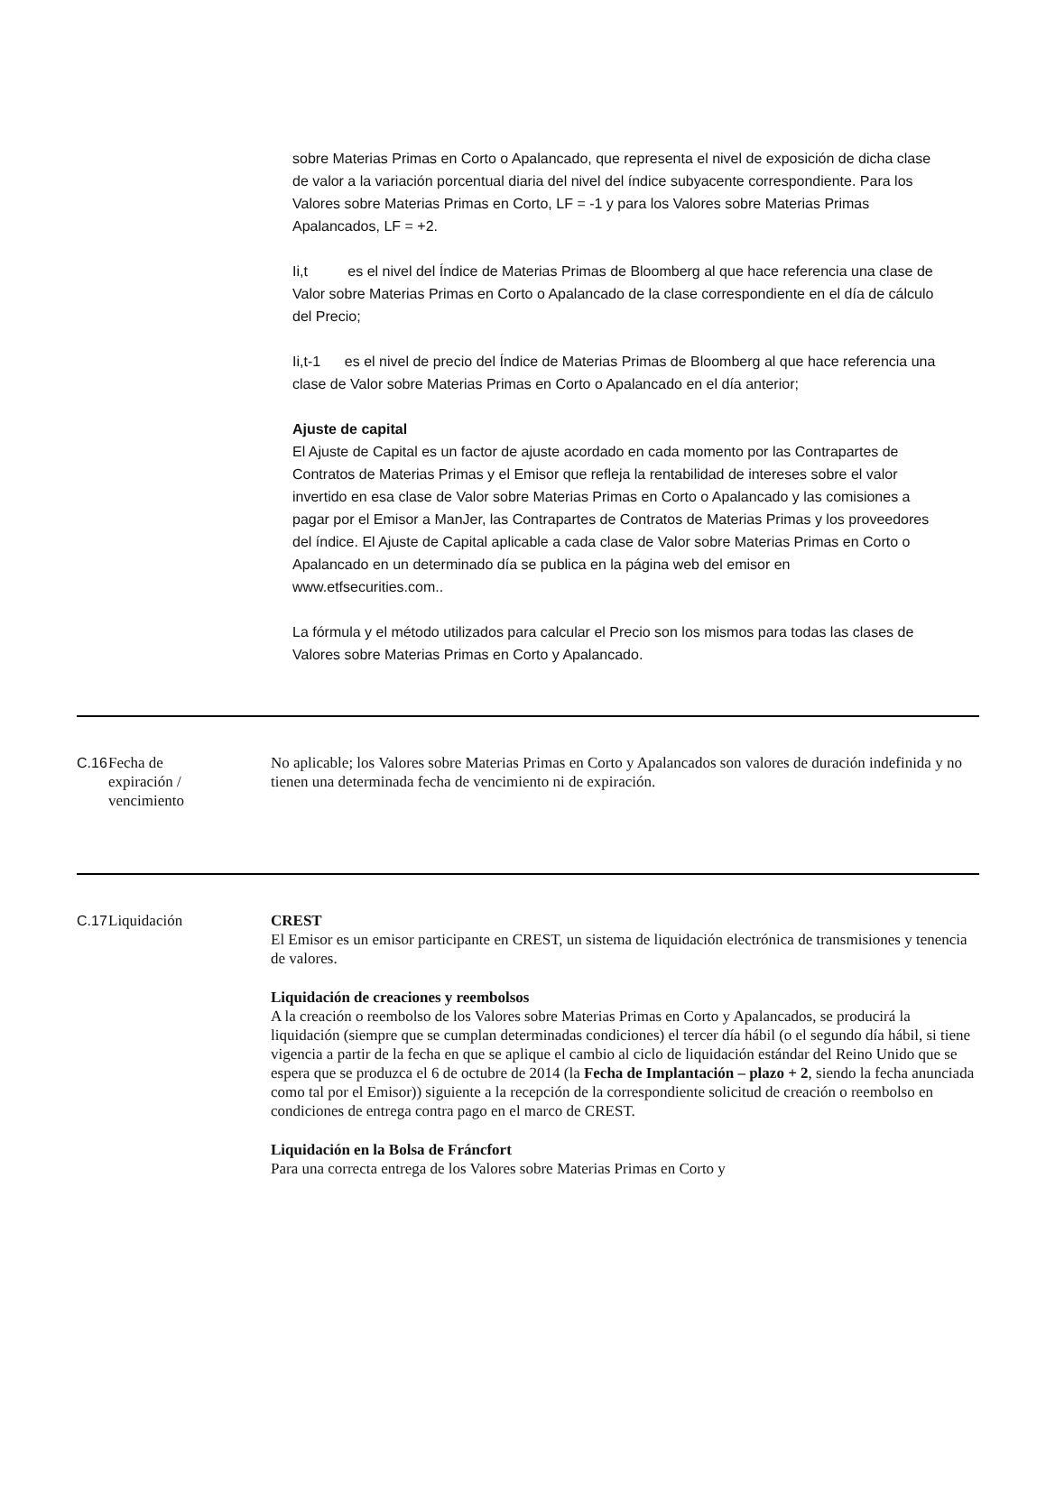sobre Materias Primas en Corto o Apalancado, que representa el nivel de exposición de dicha clase de valor a la variación porcentual diaria del nivel del índice subyacente correspondiente. Para los Valores sobre Materias Primas en Corto, LF = -1 y para los Valores sobre Materias Primas Apalancados, LF = +2.
Ii,t es el nivel del Índice de Materias Primas de Bloomberg al que hace referencia una clase de Valor sobre Materias Primas en Corto o Apalancado de la clase correspondiente en el día de cálculo del Precio;
Ii,t-1 es el nivel de precio del Índice de Materias Primas de Bloomberg al que hace referencia una clase de Valor sobre Materias Primas en Corto o Apalancado en el día anterior;
Ajuste de capital
El Ajuste de Capital es un factor de ajuste acordado en cada momento por las Contrapartes de Contratos de Materias Primas y el Emisor que refleja la rentabilidad de intereses sobre el valor invertido en esa clase de Valor sobre Materias Primas en Corto o Apalancado y las comisiones a pagar por el Emisor a ManJer, las Contrapartes de Contratos de Materias Primas y los proveedores del índice. El Ajuste de Capital aplicable a cada clase de Valor sobre Materias Primas en Corto o Apalancado en un determinado día se publica en la página web del emisor en www.etfsecurities.com..
La fórmula y el método utilizados para calcular el Precio son los mismos para todas las clases de Valores sobre Materias Primas en Corto y Apalancado.
| C.16 | Fecha de expiración / vencimiento | No aplicable; los Valores sobre Materias Primas en Corto y Apalancados son valores de duración indefinida y no tienen una determinada fecha de vencimiento ni de expiración. |
| C.17 | Liquidación | CREST El Emisor es un emisor participante en CREST, un sistema de liquidación electrónica de transmisiones y tenencia de valores. Liquidación de creaciones y reembolsos A la creación o reembolso de los Valores sobre Materias Primas en Corto y Apalancados, se producirá la liquidación (siempre que se cumplan determinadas condiciones) el tercer día hábil (o el segundo día hábil, si tiene vigencia a partir de la fecha en que se aplique el cambio al ciclo de liquidación estándar del Reino Unido que se espera que se produzca el 6 de octubre de 2014 (la Fecha de Implantación – plazo + 2 , siendo la fecha anunciada como tal por el Emisor)) siguiente a la recepción de la correspondiente solicitud de creación o reembolso en condiciones de entrega contra pago en el marco de CREST. Liquidación en la Bolsa de Fráncfort Para una correcta entrega de los Valores sobre Materias Primas en Corto y |